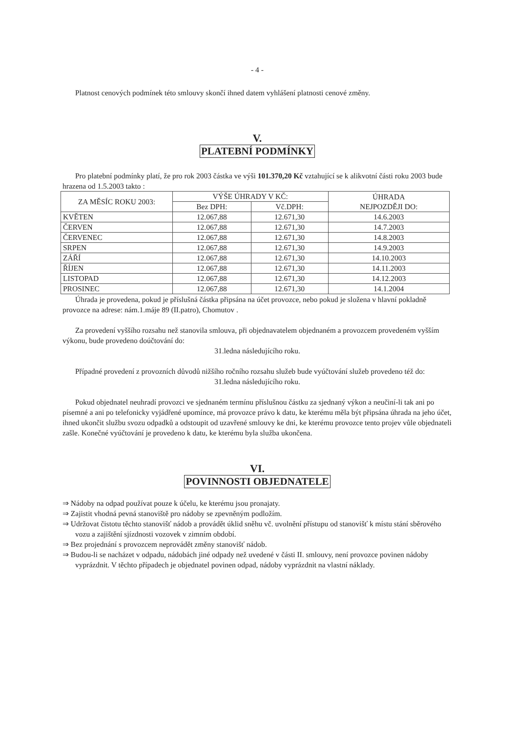- 4 -
Platnost cenových podmínek této smlouvy skončí ihned datem vyhlášení platnosti cenové změny.
V.
PLATEBNÍ PODMÍNKY
Pro platební podmínky platí, že pro rok 2003 částka ve výši 101.370,20 Kč vztahující se k alikvotní části roku 2003 bude hrazena od 1.5.2003 takto :
| ZA MĚSÍC ROKU 2003: | VÝŠE ÚHRADY V KČ: | | ÚHRADA NEJPOZDĚJI DO: |
| --- | --- | --- | --- |
| | Bez DPH: | Vč.DPH: | |
| KVĚTEN | 12.067,88 | 12.671,30 | 14.6.2003 |
| ČERVEN | 12.067,88 | 12.671,30 | 14.7.2003 |
| ČERVENEC | 12.067,88 | 12.671,30 | 14.8.2003 |
| SRPEN | 12.067,88 | 12.671,30 | 14.9.2003 |
| ZÁŘÍ | 12.067,88 | 12.671,30 | 14.10.2003 |
| ŘÍJEN | 12.067,88 | 12.671,30 | 14.11.2003 |
| LISTOPAD | 12.067,88 | 12.671,30 | 14.12.2003 |
| PROSINEC | 12.067,88 | 12.671,30 | 14.1.2004 |
Úhrada je provedena, pokud je příslušná částka připsána na účet provozce, nebo pokud je složena v hlavní pokladně provozce na adrese: nám.1.máje 89 (II.patro), Chomutov .
Za provedení vyššího rozsahu než stanovila smlouva, při objednavatelem objednaném a provozcem provedeném vyšším výkonu, bude provedeno doúčtování do:
31.ledna následujícího roku.
Případné provedení z provozních důvodů nižšího ročního rozsahu služeb bude vyúčtování služeb provedeno též do:
31.ledna následujícího roku.
Pokud objednatel neuhradí provozci ve sjednaném termínu příslušnou částku za sjednaný výkon a neučiní-li tak ani po písemné a ani po telefonicky vyjádřené upomínce, má provozce právo k datu, ke kterému měla být připsána úhrada na jeho účet, ihned ukončit službu svozu odpadků a odstoupit od uzavřené smlouvy ke dni, ke kterému provozce tento projev vůle objednateli zašle. Konečné vyúčtování je provedeno k datu, ke kterému byla služba ukončena.
VI.
POVINNOSTI OBJEDNATELE
⇒ Nádoby na odpad používat pouze k účelu, ke kterému jsou pronajaty.
⇒ Zajistit vhodná pevná stanoviště pro nádoby se zpevněným podložím.
⇒ Udržovat čistotu těchto stanovišť nádob a provádět úklid sněhu vč. uvolnění přístupu od stanovišť k místu stání sběrového vozu a zajištění sjízdnosti vozovek v zimním období.
⇒ Bez projednání s provozcem neprovádět změny stanovišť nádob.
⇒ Budou-li se nacházet v odpadu, nádobách jiné odpady než uvedené v části II. smlouvy, není provozce povinen nádoby vyprázdnit. V těchto případech je objednatel povinen odpad, nádoby vyprázdnit na vlastní náklady.